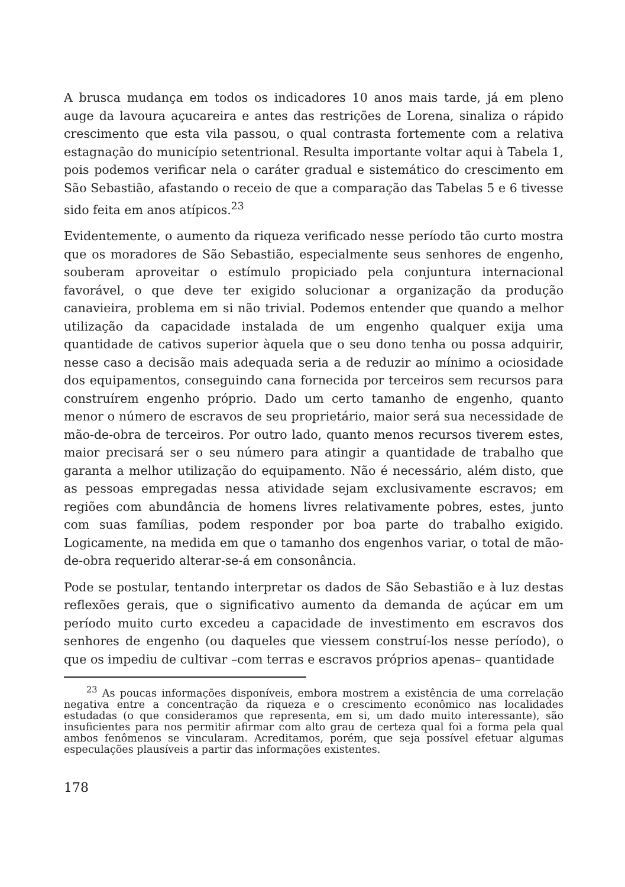A brusca mudança em todos os indicadores 10 anos mais tarde, já em pleno auge da lavoura açucareira e antes das restrições de Lorena, sinaliza o rápido crescimento que esta vila passou, o qual contrasta fortemente com a relativa estagnação do município setentrional. Resulta importante voltar aqui à Tabela 1, pois podemos verificar nela o caráter gradual e sistemático do crescimento em São Sebastião, afastando o receio de que a comparação das Tabelas 5 e 6 tivesse sido feita em anos atípicos.<sup>23</sup>
Evidentemente, o aumento da riqueza verificado nesse período tão curto mostra que os moradores de São Sebastião, especialmente seus senhores de engenho, souberam aproveitar o estímulo propiciado pela conjuntura internacional favorável, o que deve ter exigido solucionar a organização da produção canavieira, problema em si não trivial. Podemos entender que quando a melhor utilização da capacidade instalada de um engenho qualquer exija uma quantidade de cativos superior àquela que o seu dono tenha ou possa adquirir, nesse caso a decisão mais adequada seria a de reduzir ao mínimo a ociosidade dos equipamentos, conseguindo cana fornecida por terceiros sem recursos para construírem engenho próprio. Dado um certo tamanho de engenho, quanto menor o número de escravos de seu proprietário, maior será sua necessidade de mão-de-obra de terceiros. Por outro lado, quanto menos recursos tiverem estes, maior precisará ser o seu número para atingir a quantidade de trabalho que garanta a melhor utilização do equipamento. Não é necessário, além disto, que as pessoas empregadas nessa atividade sejam exclusivamente escravos; em regiões com abundância de homens livres relativamente pobres, estes, junto com suas famílias, podem responder por boa parte do trabalho exigido. Logicamente, na medida em que o tamanho dos engenhos variar, o total de mão-de-obra requerido alterar-se-á em consonância.
Pode se postular, tentando interpretar os dados de São Sebastião e à luz destas reflexões gerais, que o significativo aumento da demanda de açúcar em um período muito curto excedeu a capacidade de investimento em escravos dos senhores de engenho (ou daqueles que viessem construí-los nesse período), o que os impediu de cultivar –com terras e escravos próprios apenas– quantidade
<sup>23</sup> As poucas informações disponíveis, embora mostrem a existência de uma correlação negativa entre a concentração da riqueza e o crescimento econômico nas localidades estudadas (o que consideramos que representa, em si, um dado muito interessante), são insuficientes para nos permitir afirmar com alto grau de certeza qual foi a forma pela qual ambos fenômenos se vincularam. Acreditamos, porém, que seja possível efetuar algumas especulações plausíveis a partir das informações existentes.
178